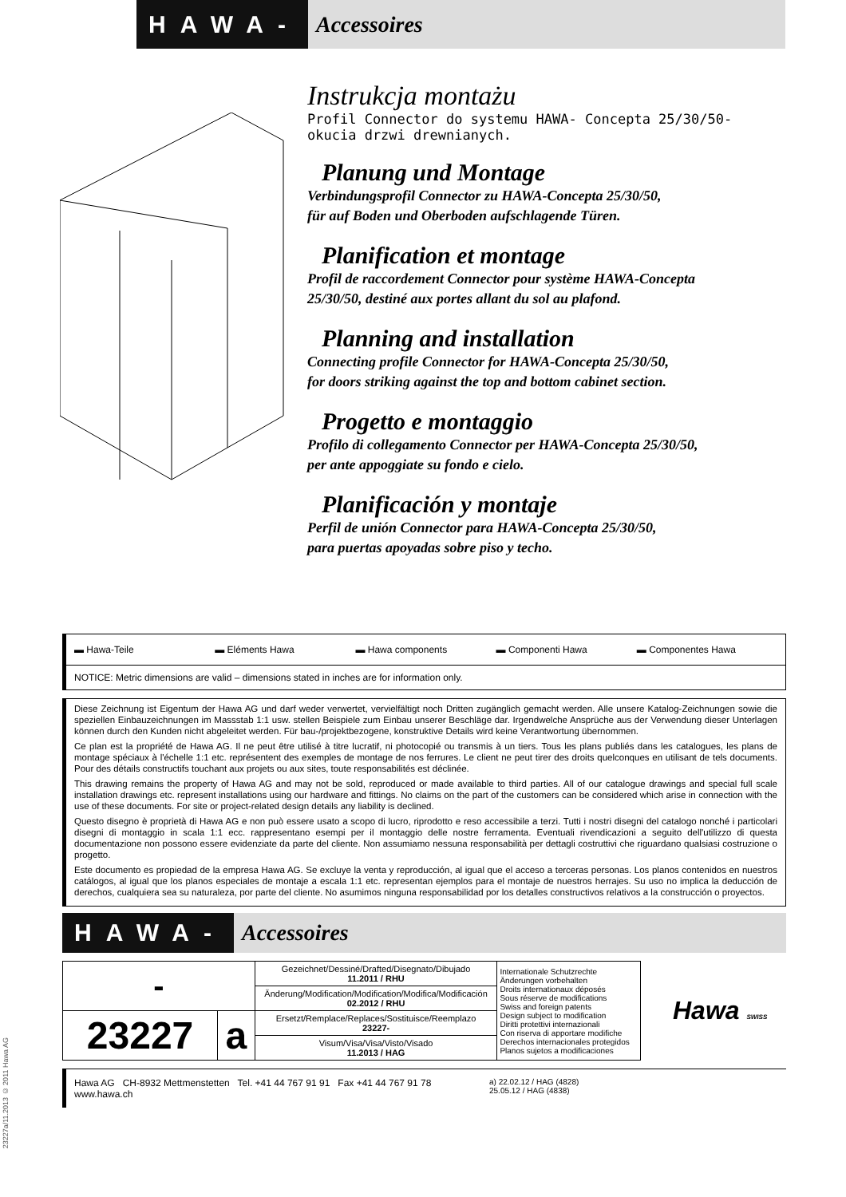HAWA- Accessoires
Instrukcja montażu
Profil Connector do systemu HAWA- Concepta 25/30/50-
okucia drzwi drewnianych.
Planung und Montage
Verbindungsprofil Connector zu HAWA-Concepta 25/30/50,
für auf Boden und Oberboden aufschlagende Türen.
Planification et montage
Profil de raccordement Connector pour système HAWA-Concepta
25/30/50, destiné aux portes allant du sol au plafond.
Planning and installation
Connecting profile Connector for HAWA-Concepta 25/30/50,
for doors striking against the top and bottom cabinet section.
Progetto e montaggio
Profilo di collegamento Connector per HAWA-Concepta 25/30/50,
per ante appoggiate su fondo e cielo.
Planificación y montaje
Perfil de unión Connector para HAWA-Concepta 25/30/50,
para puertas apoyadas sobre piso y techo.
▬ Hawa-Teile ▬ Eléments Hawa ▬ Hawa components ▬ Componenti Hawa ▬ Componentes Hawa
NOTICE: Metric dimensions are valid – dimensions stated in inches are for information only.
Diese Zeichnung ist Eigentum der Hawa AG und darf weder verwertet, vervielfältigt noch Dritten zugänglich gemacht werden. Alle unsere Katalog-Zeichnungen sowie die speziellen Einbauzeichnungen im Massstab 1:1 usw. stellen Beispiele zum Einbau unserer Beschläge dar. Irgendwelche Ansprüche aus der Verwendung dieser Unterlagen können durch den Kunden nicht abgeleitet werden. Für bau-/projektbezogene, konstruktive Details wird keine Verantwortung übernommen.
Ce plan est la propriété de Hawa AG. Il ne peut être utilisé à titre lucratif, ni photocopié ou transmis à un tiers. Tous les plans publiés dans les catalogues, les plans de montage spéciaux à l'échelle 1:1 etc. représentent des exemples de montage de nos ferrures. Le client ne peut tirer des droits quelconques en utilisant de tels documents. Pour des détails constructifs touchant aux projets ou aux sites, toute responsabilités est déclinée.
This drawing remains the property of Hawa AG and may not be sold, reproduced or made available to third parties. All of our catalogue drawings and special full scale installation drawings etc. represent installations using our hardware and fittings. No claims on the part of the customers can be considered which arise in connection with the use of these documents. For site or project-related design details any liability is declined.
Questo disegno è proprietà di Hawa AG e non può essere usato a scopo di lucro, riprodotto e reso accessibile a terzi. Tutti i nostri disegni del catalogo nonché i particolari disegni di montaggio in scala 1:1 ecc. rappresentano esempi per il montaggio delle nostre ferramenta. Eventuali rivendicazioni a seguito dell'utilizzo di questa documentazione non possono essere evidenziate da parte del cliente. Non assumiamo nessuna responsabilità per dettagli costruttivi che riguardano qualsiasi costruzione o progetto.
Este documento es propiedad de la empresa Hawa AG. Se excluye la venta y reproducción, al igual que el acceso a terceras personas. Los planos contenidos en nuestros catálogos, al igual que los planos especiales de montaje a escala 1:1 etc. representan ejemplos para el montaje de nuestros herrajes. Su uso no implica la deducción de derechos, cualquiera sea su naturaleza, por parte del cliente. No asumimos ninguna responsabilidad por los detalles constructivos relativos a la construcción o proyectos.
HAWA- Accessoires
| - | | Gezeichnet/Dessiné/Drafted/Disegnato/Dibujado 11.2011 / RHU | Internationale Schutzrechte Änderungen vorbehalten Droits internationaux déposés Sous réserve de modifications Swiss and foreign patents Design subject to modification Diritti protettivi internazionali Con riserva di apportare modifiche Derechos internacionales protegidos Planos sujetos a modificaciones |
| | | Änderung/Modification/Modification/Modifica/Modificación 02.2012 / RHU | |
| 23227 | a | Ersetzt/Remplace/Replaces/Sostituisce/Reemplazo 23227- | |
| | | Visum/Visa/Visa/Visto/Visado 11.2013 / HAG | |
Hawa SWISS
Hawa AG CH-8932 Mettmenstetten Tel. +41 44 767 91 91 Fax +41 44 767 91 78
www.hawa.ch a) 22.02.12 / HAG (4828)
25.05.12 / HAG (4838)
23227a/11.2013 © 2011 Hawa AG